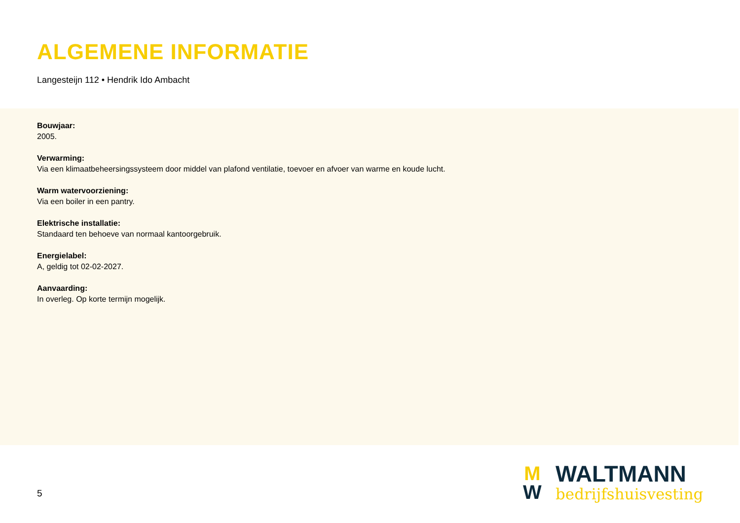ALGEMENE INFORMATIE
Langesteijn 112 • Hendrik Ido Ambacht
Bouwjaar:
2005.
Verwarming:
Via een klimaatbeheersingssysteem door middel van plafond ventilatie, toevoer en afvoer van warme en koude lucht.
Warm watervoorziening:
Via een boiler in een pantry.
Elektrische installatie:
Standaard ten behoeve van normaal kantoorgebruik.
Energielabel:
A, geldig tot 02-02-2027.
Aanvaarding:
In overleg. Op korte termijn mogelijk.
5
M
W
WALTMANN
bedrijfshuisvesting